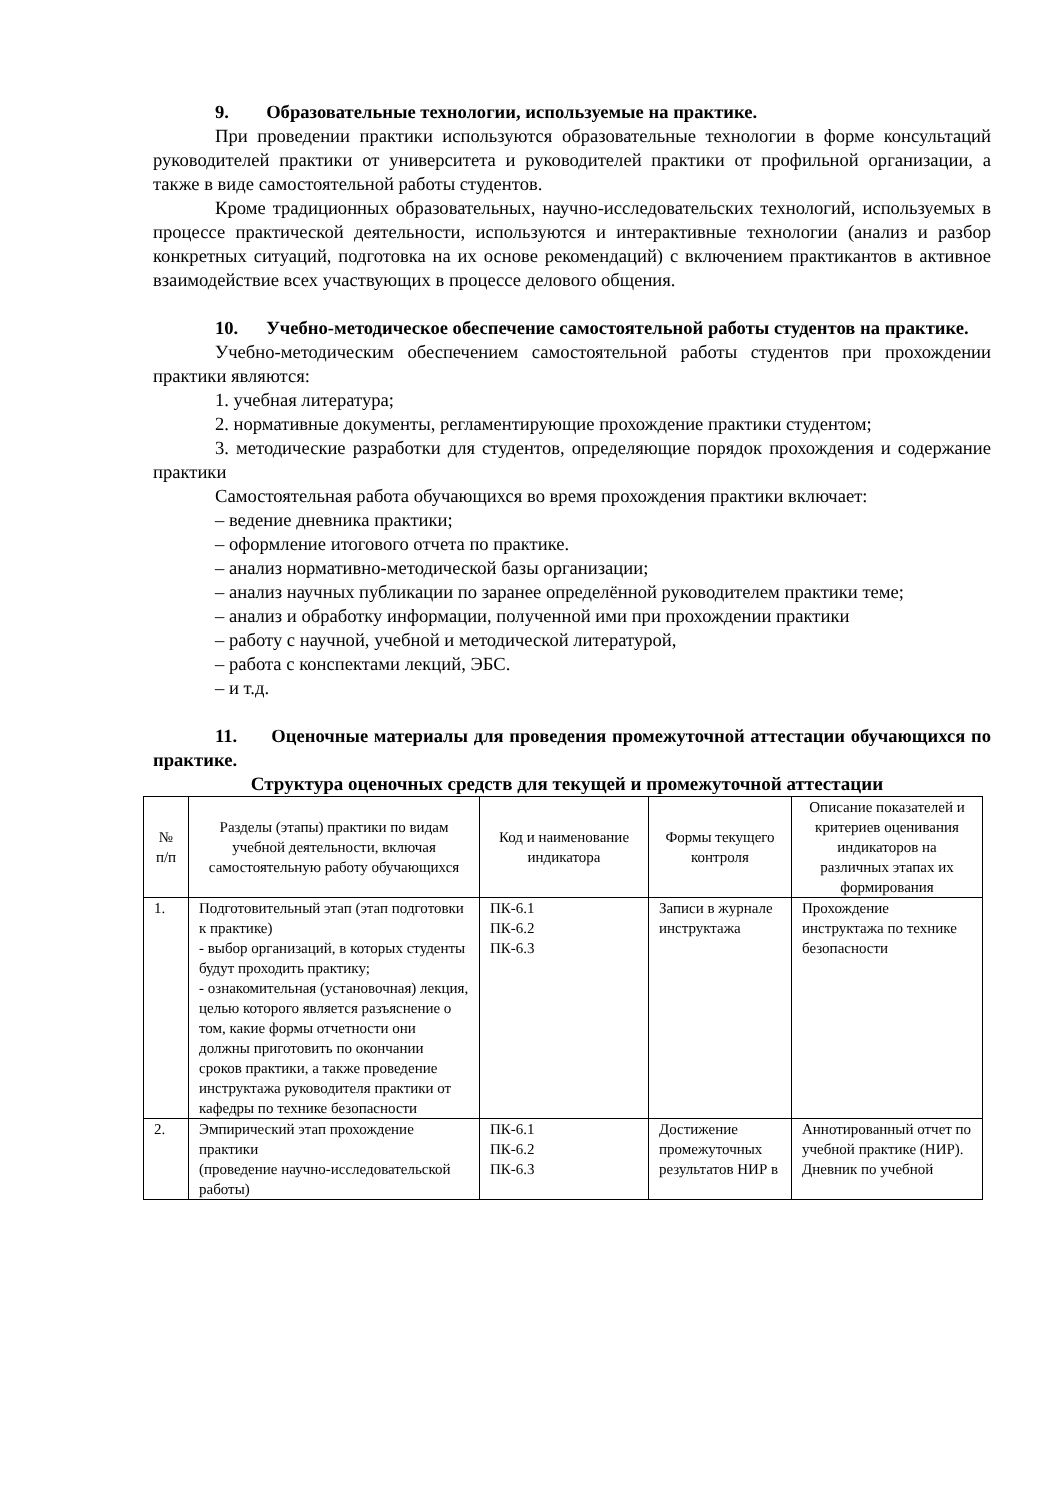9. Образовательные технологии, используемые на практике.
При проведении практики используются образовательные технологии в форме консультаций руководителей практики от университета и руководителей практики от профильной организации, а также в виде самостоятельной работы студентов.
Кроме традиционных образовательных, научно-исследовательских технологий, используемых в процессе практической деятельности, используются и интерактивные технологии (анализ и разбор конкретных ситуаций, подготовка на их основе рекомендаций) с включением практикантов в активное взаимодействие всех участвующих в процессе делового общения.
10. Учебно-методическое обеспечение самостоятельной работы студентов на практике.
Учебно-методическим обеспечением самостоятельной работы студентов при прохождении практики являются:
1. учебная литература;
2. нормативные документы, регламентирующие прохождение практики студентом;
3. методические разработки для студентов, определяющие порядок прохождения и содержание практики
Самостоятельная работа обучающихся во время прохождения практики включает:
– ведение дневника практики;
– оформление итогового отчета по практике.
– анализ нормативно-методической базы организации;
– анализ научных публикации по заранее определённой руководителем практики теме;
– анализ и обработку информации, полученной ими при прохождении практики
– работу с научной, учебной и методической литературой,
– работа с конспектами лекций, ЭБС.
– и т.д.
11. Оценочные материалы для проведения промежуточной аттестации обучающихся по практике.
Структура оценочных средств для текущей и промежуточной аттестации
| № п/п | Разделы (этапы) практики по видам учебной деятельности, включая самостоятельную работу обучающихся | Код и наименование индикатора | Формы текущего контроля | Описание показателей и критериев оценивания индикаторов на различных этапах их формирования |
| --- | --- | --- | --- | --- |
| 1. | Подготовительный этап (этап подготовки к практике) - выбор организаций, в которых студенты будут проходить практику; - ознакомительная (установочная) лекция, целью которого является разъяснение о том, какие формы отчетности они должны приготовить по окончании сроков практики, а также проведение инструктажа руководителя практики от кафедры по технике безопасности | ПК-6.1 ПК-6.2 ПК-6.3 | Записи в журнале инструктажа | Прохождение инструктажа по технике безопасности |
| 2. | Эмпирический этап прохождение практики (проведение научно-исследовательской работы) | ПК-6.1 ПК-6.2 ПК-6.3 | Достижение промежуточных результатов НИР в | Аннотированный отчет по учебной практике (НИР). Дневник по учебной |